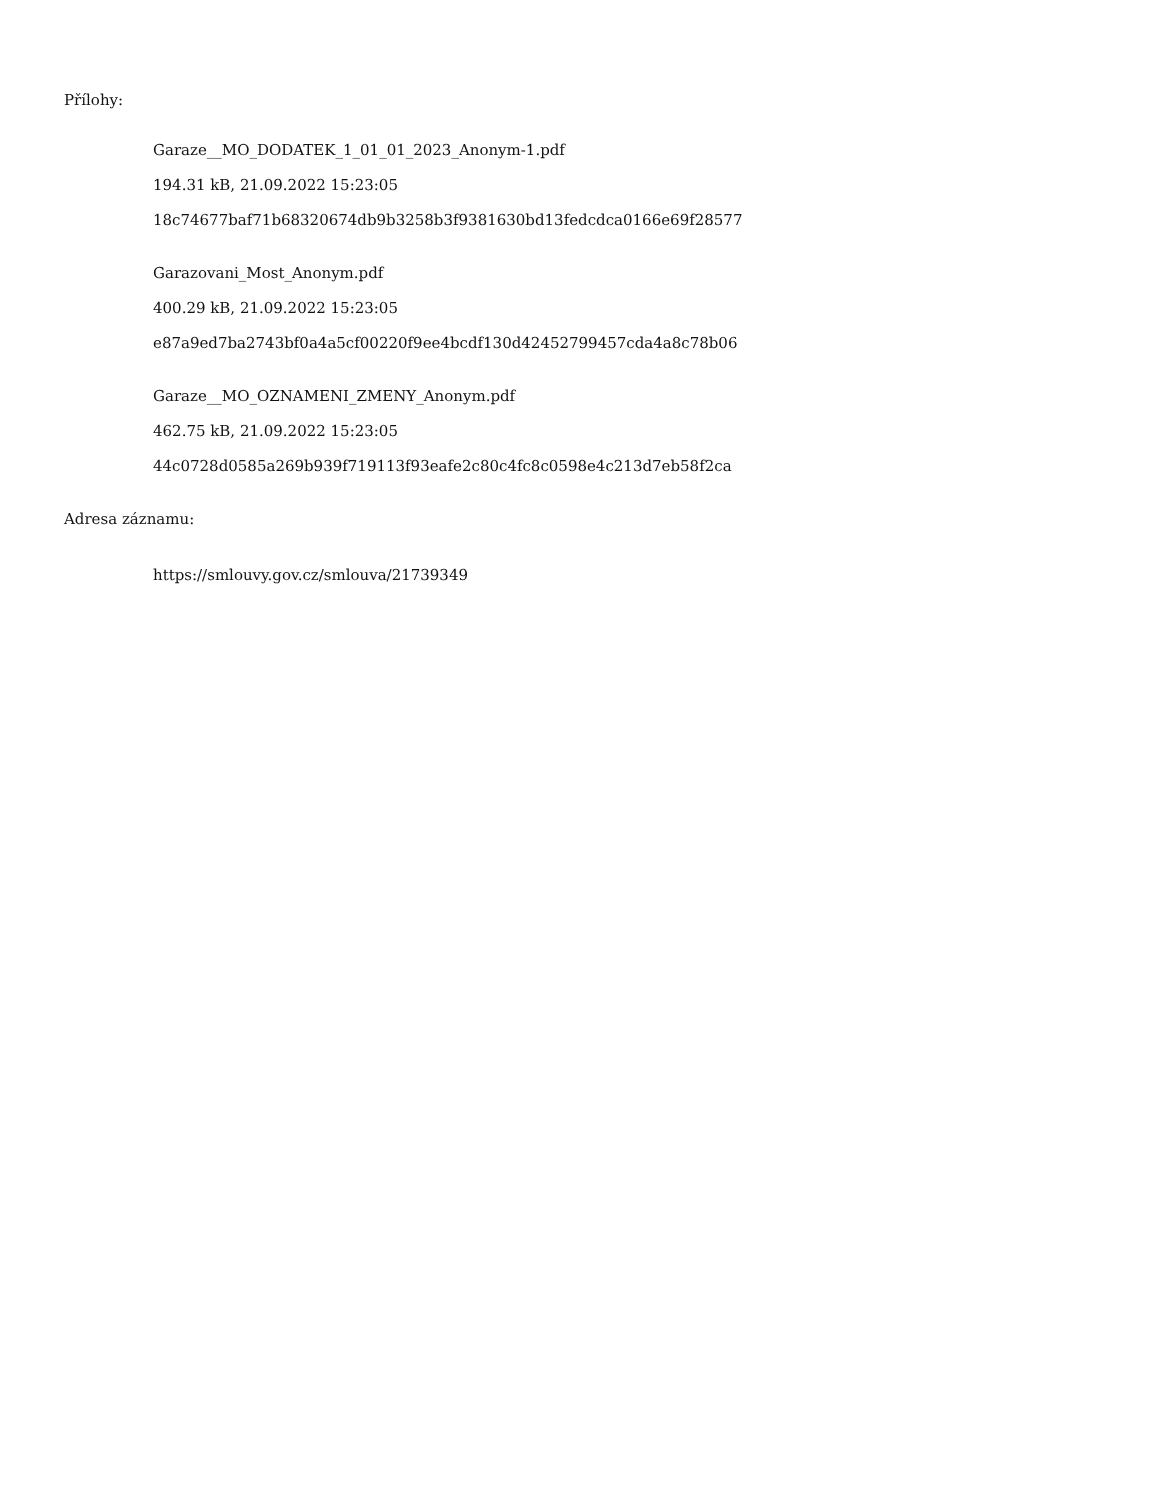Přílohy:
Garaze__MO_DODATEK_1_01_01_2023_Anonym-1.pdf
194.31 kB, 21.09.2022 15:23:05
18c74677baf71b68320674db9b3258b3f9381630bd13fedcdca0166e69f28577
Garazovani_Most_Anonym.pdf
400.29 kB, 21.09.2022 15:23:05
e87a9ed7ba2743bf0a4a5cf00220f9ee4bcdf130d42452799457cda4a8c78b06
Garaze__MO_OZNAMENI_ZMENY_Anonym.pdf
462.75 kB, 21.09.2022 15:23:05
44c0728d0585a269b939f719113f93eafe2c80c4fc8c0598e4c213d7eb58f2ca
Adresa záznamu:
https://smlouvy.gov.cz/smlouva/21739349